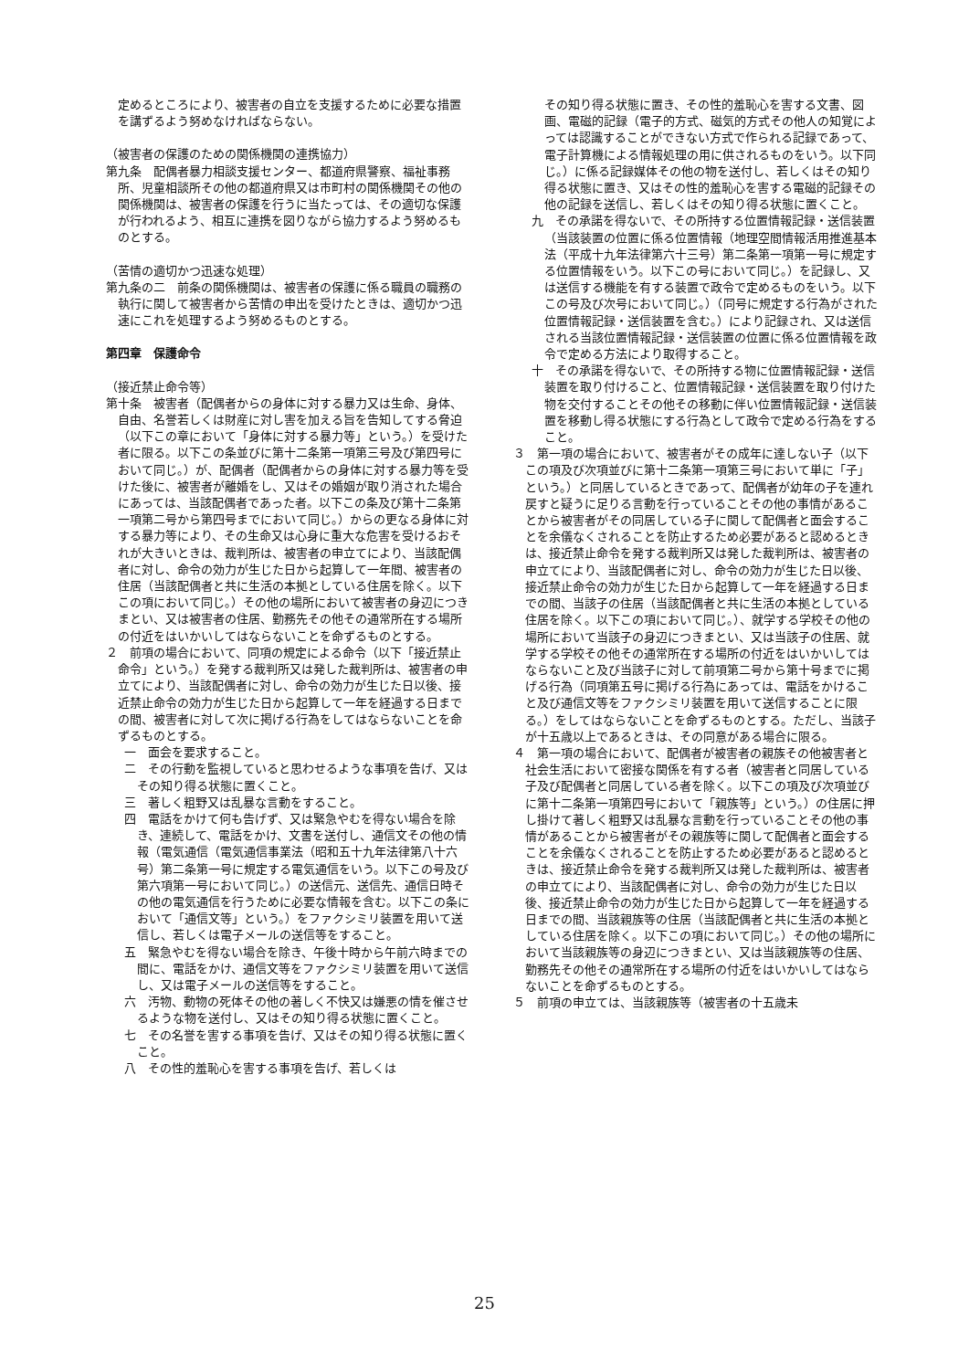定めるところにより、被害者の自立を支援するために必要な措置を講ずるよう努めなければならない。
（被害者の保護のための関係機関の連携協力）
第九条　配偶者暴力相談支援センター、都道府県警察、福祉事務所、児童相談所その他の都道府県又は市町村の関係機関その他の関係機関は、被害者の保護を行うに当たっては、その適切な保護が行われるよう、相互に連携を図りながら協力するよう努めるものとする。
（苦情の適切かつ迅速な処理）
第九条の二　前条の関係機関は、被害者の保護に係る職員の職務の執行に関して被害者から苦情の申出を受けたときは、適切かつ迅速にこれを処理するよう努めるものとする。
第四章　保護命令
（接近禁止命令等）
第十条　被害者（配偶者からの身体に対する暴力又は生命、身体、自由、名誉若しくは財産に対し害を加える旨を告知してする脅迫（以下この章において「身体に対する暴力等」という。）を受けた者に限る。以下この条並びに第十二条第一項第三号及び第四号において同じ。）が、配偶者（配偶者からの身体に対する暴力等を受けた後に、被害者が離婚をし、又はその婚姻が取り消された場合にあっては、当該配偶者であった者。以下この条及び第十二条第一項第二号から第四号までにおいて同じ。）からの更なる身体に対する暴力等により、その生命又は心身に重大な危害を受けるおそれが大きいときは、裁判所は、被害者の申立てにより、当該配偶者に対し、命令の効力が生じた日から起算して一年間、被害者の住居（当該配偶者と共に生活の本拠としている住居を除く。以下この項において同じ。）その他の場所において被害者の身辺につきまとい、又は被害者の住居、勤務先その他その通常所在する場所の付近をはいかいしてはならないことを命ずるものとする。
２　前項の場合において、同項の規定による命令（以下「接近禁止命令」という。）を発する裁判所又は発した裁判所は、被害者の申立てにより、当該配偶者に対し、命令の効力が生じた日以後、接近禁止命令の効力が生じた日から起算して一年を経過する日までの間、被害者に対して次に掲げる行為をしてはならないことを命ずるものとする。
一　面会を要求すること。
二　その行動を監視していると思わせるような事項を告げ、又はその知り得る状態に置くこと。
三　著しく粗野又は乱暴な言動をすること。
四　電話をかけて何も告げず、又は緊急やむを得ない場合を除き、連続して、電話をかけ、文書を送付し、通信文その他の情報（電気通信（電気通信事業法（昭和五十九年法律第八十六号）第二条第一号に規定する電気通信をいう。以下この号及び第六項第一号において同じ。）の送信元、送信先、通信日時その他の電気通信を行うために必要な情報を含む。以下この条において「通信文等」という。）をファクシミリ装置を用いて送信し、若しくは電子メールの送信等をすること。
五　緊急やむを得ない場合を除き、午後十時から午前六時までの間に、電話をかけ、通信文等をファクシミリ装置を用いて送信し、又は電子メールの送信等をすること。
六　汚物、動物の死体その他の著しく不快又は嫌悪の情を催させるような物を送付し、又はその知り得る状態に置くこと。
七　その名誉を害する事項を告げ、又はその知り得る状態に置くこと。
八　その性的羞恥心を害する事項を告げ、若しくは
その知り得る状態に置き、その性的羞恥心を害する文書、図画、電磁的記録（電子的方式、磁気的方式その他人の知覚によっては認識することができない方式で作られる記録であって、電子計算機による情報処理の用に供されるものをいう。以下同じ。）に係る記録媒体その他の物を送付し、若しくはその知り得る状態に置き、又はその性的羞恥心を害する電磁的記録その他の記録を送信し、若しくはその知り得る状態に置くこと。
九　その承諾を得ないで、その所持する位置情報記録・送信装置（当該装置の位置に係る位置情報（地理空間情報活用推進基本法（平成十九年法律第六十三号）第二条第一項第一号に規定する位置情報をいう。以下この号において同じ。）を記録し、又は送信する機能を有する装置で政令で定めるものをいう。以下この号及び次号において同じ。）（同号に規定する行為がされた位置情報記録・送信装置を含む。）により記録され、又は送信される当該位置情報記録・送信装置の位置に係る位置情報を政令で定める方法により取得すること。
十　その承諾を得ないで、その所持する物に位置情報記録・送信装置を取り付けること、位置情報記録・送信装置を取り付けた物を交付することその他その移動に伴い位置情報記録・送信装置を移動し得る状態にする行為として政令で定める行為をすること。
３　第一項の場合において、被害者がその成年に達しない子（以下この項及び次項並びに第十二条第一項第三号において単に「子」という。）と同居しているときであって、配偶者が幼年の子を連れ戻すと疑うに足りる言動を行っていることその他の事情があることから被害者がその同居している子に関して配偶者と面会することを余儀なくされることを防止するため必要があると認めるときは、接近禁止命令を発する裁判所又は発した裁判所は、被害者の申立てにより、当該配偶者に対し、命令の効力が生じた日以後、接近禁止命令の効力が生じた日から起算して一年を経過する日までの間、当該子の住居（当該配偶者と共に生活の本拠としている住居を除く。以下この項において同じ。）、就学する学校その他の場所において当該子の身辺につきまとい、又は当該子の住居、就学する学校その他その通常所在する場所の付近をはいかいしてはならないこと及び当該子に対して前項第二号から第十号までに掲げる行為（同項第五号に掲げる行為にあっては、電話をかけること及び通信文等をファクシミリ装置を用いて送信することに限る。）をしてはならないことを命ずるものとする。ただし、当該子が十五歳以上であるときは、その同意がある場合に限る。
４　第一項の場合において、配偶者が被害者の親族その他被害者と社会生活において密接な関係を有する者（被害者と同居している子及び配偶者と同居している者を除く。以下この項及び次項並びに第十二条第一項第四号において「親族等」という。）の住居に押し掛けて著しく粗野又は乱暴な言動を行っていることその他の事情があることから被害者がその親族等に関して配偶者と面会することを余儀なくされることを防止するため必要があると認めるときは、接近禁止命令を発する裁判所又は発した裁判所は、被害者の申立てにより、当該配偶者に対し、命令の効力が生じた日以後、接近禁止命令の効力が生じた日から起算して一年を経過する日までの間、当該親族等の住居（当該配偶者と共に生活の本拠としている住居を除く。以下この項において同じ。）その他の場所において当該親族等の身辺につきまとい、又は当該親族等の住居、勤務先その他その通常所在する場所の付近をはいかいしてはならないことを命ずるものとする。
５　前項の申立ては、当該親族等（被害者の十五歳未
25